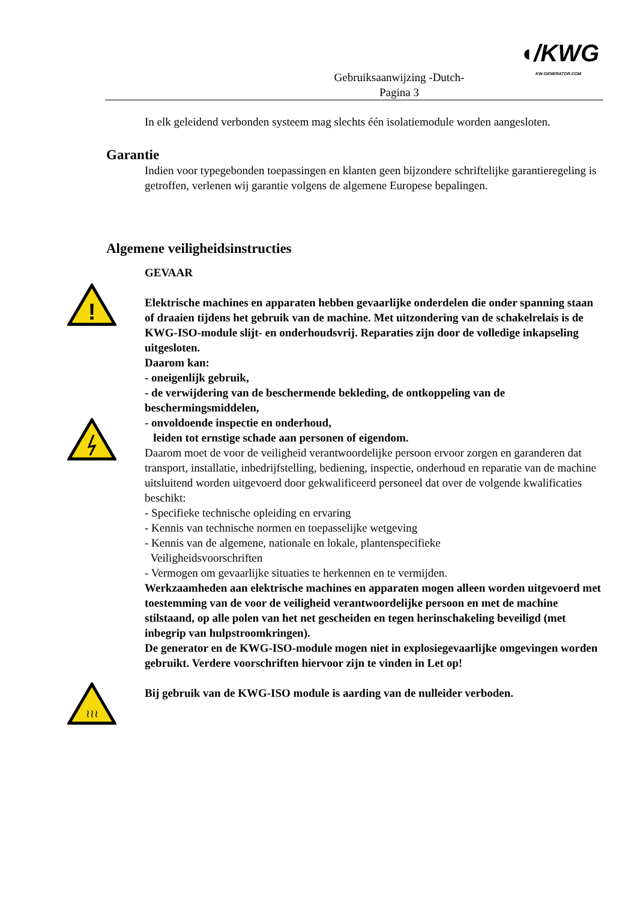Gebruiksaanwijzing -Dutch-
Pagina 3
◖/KWG
KW-GENERATOR.COM
In elk geleidend verbonden systeem mag slechts één isolatiemodule worden aangesloten.
Garantie
Indien voor typegebonden toepassingen en klanten geen bijzondere schriftelijke garantieregeling is getroffen, verlenen wij garantie volgens de algemene Europese bepalingen.
Algemene veiligheidsinstructies
GEVAAR
Elektrische machines en apparaten hebben gevaarlijke onderdelen die onder spanning staan of draaien tijdens het gebruik van de machine. Met uitzondering van de schakelrelais is de KWG-ISO-module slijt- en onderhoudsvrij. Reparaties zijn door de volledige inkapseling uitgesloten.
Daarom kan:
- oneigenlijk gebruik,
- de verwijdering van de beschermende bekleding, de ontkoppeling van de beschermingsmiddelen,
- onvoldoende inspectie en onderhoud,
leiden tot ernstige schade aan personen of eigendom.
Daarom moet de voor de veiligheid verantwoordelijke persoon ervoor zorgen en garanderen dat transport, installatie, inbedrijfstelling, bediening, inspectie, onderhoud en reparatie van de machine uitsluitend worden uitgevoerd door gekwalificeerd personeel dat over de volgende kwalificaties beschikt:
- Specifieke technische opleiding en ervaring
- Kennis van technische normen en toepasselijke wetgeving
- Kennis van de algemene, nationale en lokale, plantenspecifieke
Veiligheidsvoorschriften
- Vermogen om gevaarlijke situaties te herkennen en te vermijden.
Werkzaamheden aan elektrische machines en apparaten mogen alleen worden uitgevoerd met toestemming van de voor de veiligheid verantwoordelijke persoon en met de machine stilstaand, op alle polen van het net gescheiden en tegen herinschakeling beveiligd (met inbegrip van hulpstroomkringen).
De generator en de KWG-ISO-module mogen niet in explosiegevaarlijke omgevingen worden gebruikt. Verdere voorschriften hiervoor zijn te vinden in Let op!
Bij gebruik van de KWG-ISO module is aarding van de nulleider verboden.
!
≀≀≀